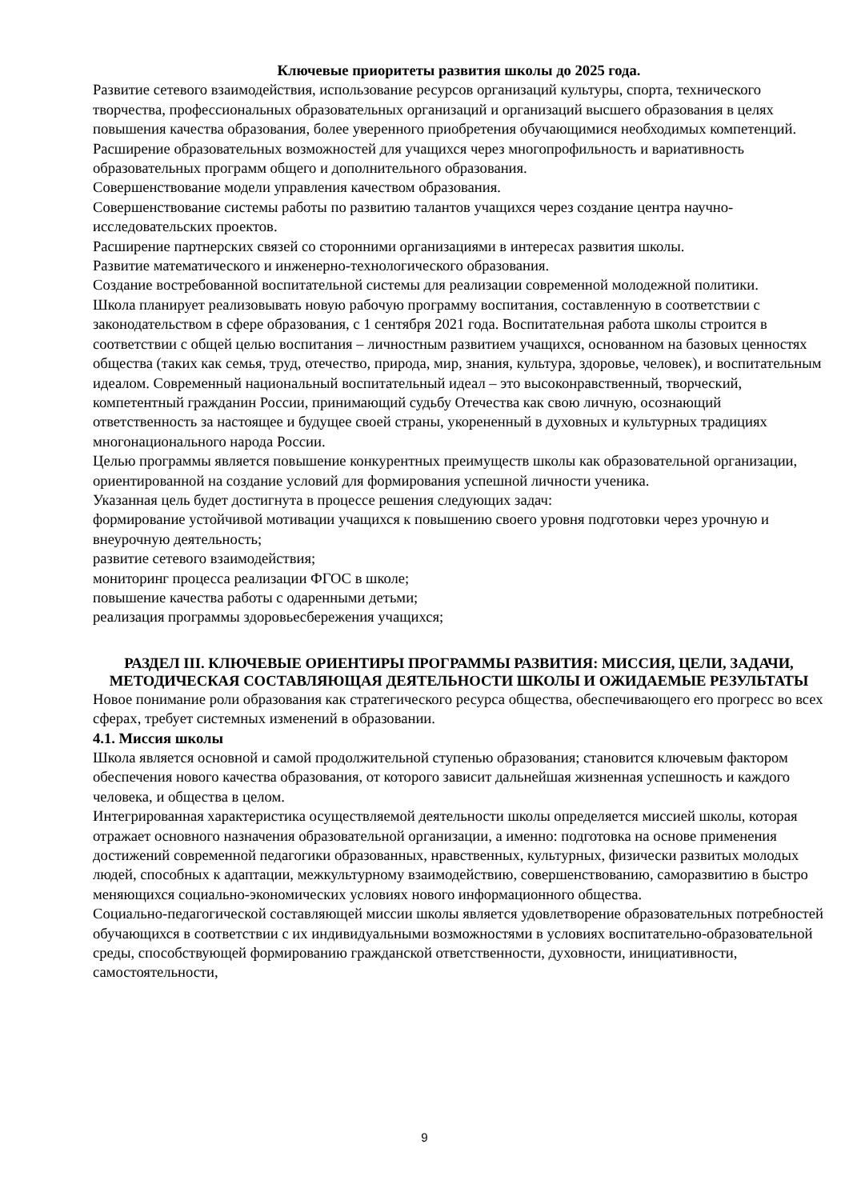Ключевые приоритеты развития школы до 2025 года.
Развитие сетевого взаимодействия, использование ресурсов организаций культуры, спорта, технического творчества, профессиональных образовательных организаций и организаций высшего образования в целях повышения качества образования, более уверенного приобретения обучающимися необходимых компетенций.
Расширение образовательных возможностей для учащихся через многопрофильность и вариативность образовательных программ общего и дополнительного образования.
Совершенствование модели управления качеством образования.
Совершенствование системы работы по развитию талантов учащихся через создание центра научно-исследовательских проектов.
Расширение партнерских связей со сторонними организациями в интересах развития школы.
Развитие математического и инженерно-технологического образования.
Создание востребованной воспитательной системы для реализации современной молодежной политики.
Школа планирует реализовывать новую рабочую программу воспитания, составленную в соответствии с законодательством в сфере образования, с 1 сентября 2021 года. Воспитательная работа школы строится в соответствии с общей целью воспитания – личностным развитием учащихся, основанном на базовых ценностях общества (таких как семья, труд, отечество, природа, мир, знания, культура, здоровье, человек), и воспитательным идеалом. Современный национальный воспитательный идеал – это высоконравственный, творческий, компетентный гражданин России, принимающий судьбу Отечества как свою личную, осознающий ответственность за настоящее и будущее своей страны, укорененный в духовных и культурных традициях многонационального народа России.
Целью программы является повышение конкурентных преимуществ школы как образовательной организации, ориентированной на создание условий для формирования успешной личности ученика.
Указанная цель будет достигнута в процессе решения следующих задач:
формирование устойчивой мотивации учащихся к повышению своего уровня подготовки через урочную и внеурочную деятельность;
развитие сетевого взаимодействия;
мониторинг процесса реализации ФГОС в школе;
повышение качества работы с одаренными детьми;
реализация программы здоровьесбережения учащихся;
РАЗДЕЛ III. КЛЮЧЕВЫЕ ОРИЕНТИРЫ ПРОГРАММЫ РАЗВИТИЯ: МИССИЯ, ЦЕЛИ, ЗАДАЧИ, МЕТОДИЧЕСКАЯ СОСТАВЛЯЮЩАЯ ДЕЯТЕЛЬНОСТИ ШКОЛЫ И ОЖИДАЕМЫЕ РЕЗУЛЬТАТЫ
Новое понимание роли образования как стратегического ресурса общества, обеспечивающего его прогресс во всех сферах, требует системных изменений в образовании.
4.1. Миссия школы
Школа является основной и самой продолжительной ступенью образования; становится ключевым фактором обеспечения нового качества образования, от которого зависит дальнейшая жизненная успешность и каждого человека, и общества в целом.
Интегрированная характеристика осуществляемой деятельности школы определяется миссией школы, которая отражает основного назначения образовательной организации, а именно: подготовка на основе применения достижений современной педагогики образованных, нравственных, культурных, физически развитых молодых людей, способных к адаптации, межкультурному взаимодействию, совершенствованию, саморазвитию в быстро меняющихся социально-экономических условиях нового информационного общества.
Социально-педагогической составляющей миссии школы является удовлетворение образовательных потребностей обучающихся в соответствии с их индивидуальными возможностями в условиях воспитательно-образовательной среды, способствующей формированию гражданской ответственности, духовности, инициативности, самостоятельности,
9